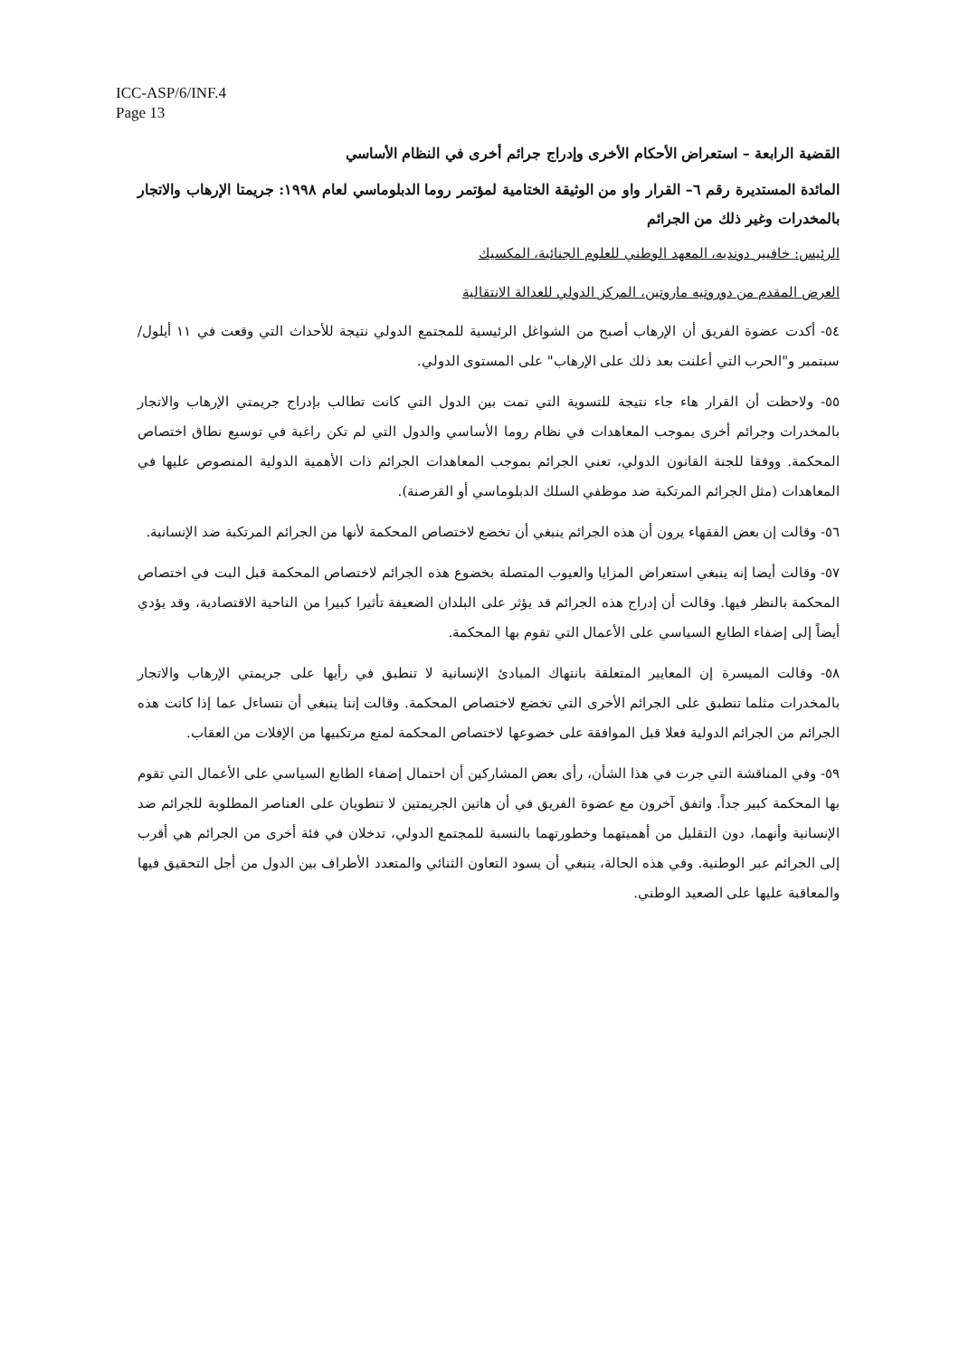ICC-ASP/6/INF.4
Page 13
القضية الرابعة – استعراض الأحكام الأخرى وإدراج جرائم أخرى في النظام الأساسي
المائدة المستديرة رقم ٦– القرار واو من الوثيقة الختامية لمؤتمر روما الدبلوماسي لعام ١٩٩٨: جريمتا الإرهاب والاتجار بالمخدرات وغير ذلك من الجرائم
الرئيس: خافيير دونديه، المعهد الوطني للعلوم الجنائية، المكسيك
العرض المقدم من دوروتيه ماروتين، المركز الدولي للعدالة الانتقالية
٥٤- أكدت عضوة الفريق أن الإرهاب أصبح من الشواغل الرئيسية للمجتمع الدولي نتيجة للأحداث التي وقعت في ١١ أيلول/سبتمبر و"الحرب التي أعلنت بعد ذلك على الإرهاب" على المستوى الدولي.
٥٥- ولاحظت أن القرار هاء جاء نتيجة للتسوية التي تمت بين الدول التي كانت تطالب بإدراج جريمتي الإرهاب والاتجار بالمخدرات وجرائم أخرى بموجب المعاهدات في نظام روما الأساسي والدول التي لم تكن راغبة في توسيع نطاق اختصاص المحكمة. ووفقا للجنة القانون الدولي، تعني الجرائم بموجب المعاهدات الجرائم ذات الأهمية الدولية المنصوص عليها في المعاهدات (مثل الجرائم المرتكبة ضد موظفي السلك الدبلوماسي أو القرصنة).
٥٦- وقالت إن بعض الفقهاء يرون أن هذه الجرائم ينبغي أن تخضع لاختصاص المحكمة لأنها من الجرائم المرتكبة ضد الإنسانية.
٥٧- وقالت أيضا إنه ينبغي استعراض المزايا والعيوب المتصلة بخضوع هذه الجرائم لاختصاص المحكمة قبل البت في اختصاص المحكمة بالنظر فيها. وقالت أن إدراج هذه الجرائم قد يؤثر على البلدان الضعيفة تأثيرا كبيرا من الناحية الاقتصادية، وقد يؤدي أيضاً إلى إضفاء الطابع السياسي على الأعمال التي تقوم بها المحكمة.
٥٨- وقالت الميسرة إن المعايير المتعلقة بانتهاك المبادئ الإنسانية لا تنطبق في رأيها على جريمتي الإرهاب والاتجار بالمخدرات مثلما تنطبق على الجرائم الأخرى التي تخضع لاختصاص المحكمة. وقالت إننا ينبغي أن نتساءل عما إذا كانت هذه الجرائم من الجرائم الدولية فعلا قبل الموافقة على خضوعها لاختصاص المحكمة لمنع مرتكبيها من الإفلات من العقاب.
٥٩- وفي المناقشة التي جرت في هذا الشأن، رأى بعض المشاركين أن احتمال إضفاء الطابع السياسي على الأعمال التي تقوم بها المحكمة كبير جداً. واتفق آخرون مع عضوة الفريق في أن هاتين الجريمتين لا تنطويان على العناصر المطلوبة للجرائم ضد الإنسانية وأنهما، دون التقليل من أهميتهما وخطورتهما بالنسبة للمجتمع الدولي، تدخلان في فئة أخرى من الجرائم هي أقرب إلى الجرائم عبر الوطنية. وفي هذه الحالة، ينبغي أن يسود التعاون الثنائي والمتعدد الأطراف بين الدول من أجل التحقيق فيها والمعاقبة عليها على الصعيد الوطني.